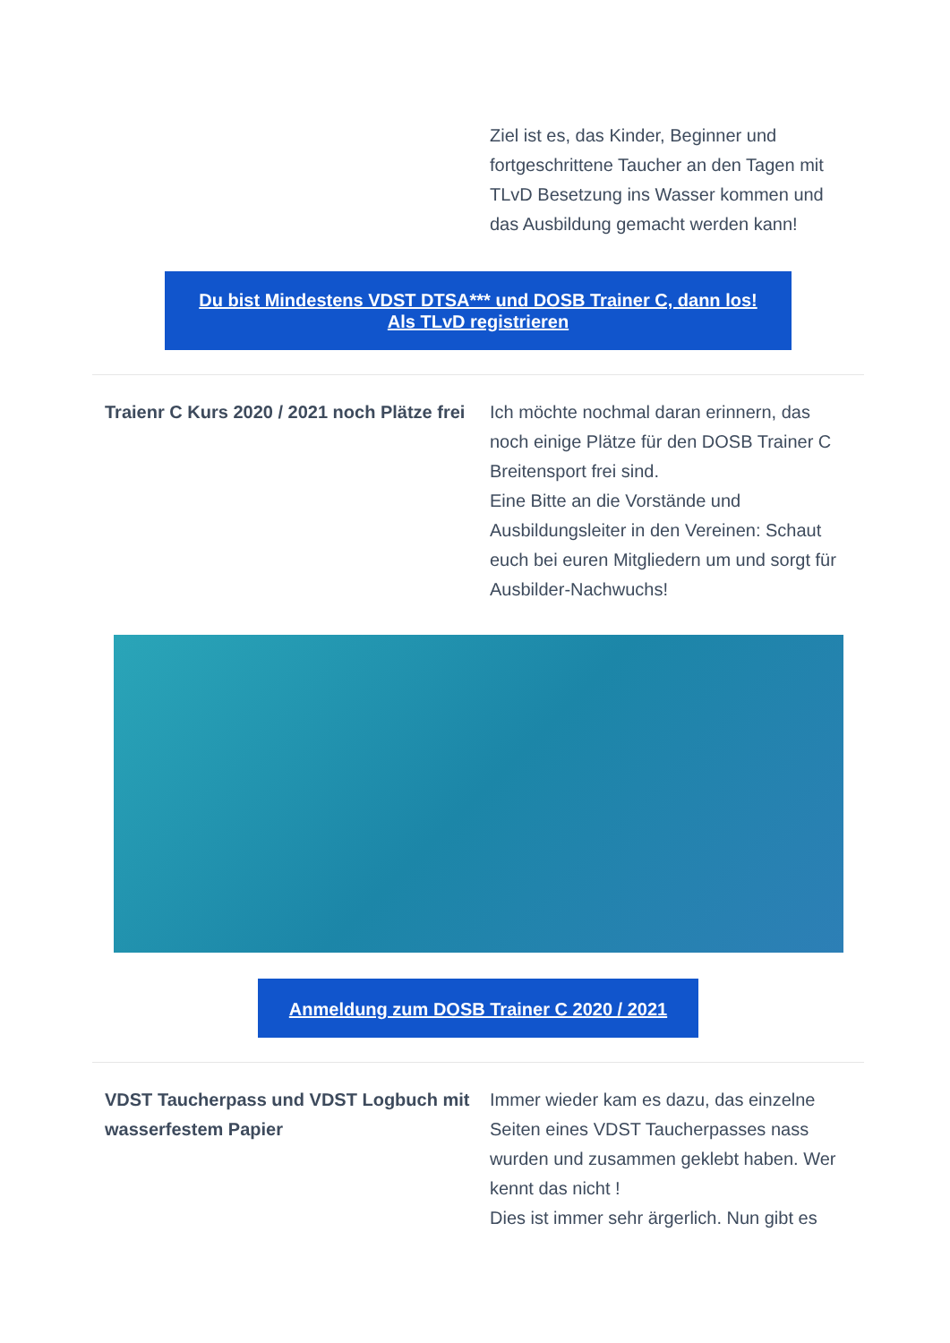Ziel ist es, das Kinder, Beginner und fortgeschrittene Taucher an den Tagen mit TLvD Besetzung ins Wasser kommen und das Ausbildung gemacht werden kann!
Du bist Mindestens VDST DTSA*** und DOSB Trainer C, dann los!
Als TLvD registrieren
Traienr C Kurs 2020 / 2021 noch Plätze frei
Ich möchte nochmal daran erinnern, das noch einige Plätze für den DOSB Trainer C Breitensport frei sind.
Eine Bitte an die Vorstände und Ausbildungsleiter in den Vereinen: Schaut euch bei euren Mitgliedern um und sorgt für Ausbilder-Nachwuchs!
Anmeldung zum DOSB Trainer C 2020 / 2021
VDST Taucherpass und VDST Logbuch mit wasserfestem Papier
Immer wieder kam es dazu, das einzelne Seiten eines VDST Taucherpasses nass wurden und zusammen geklebt haben. Wer kennt das nicht !
Dies ist immer sehr ärgerlich. Nun gibt es